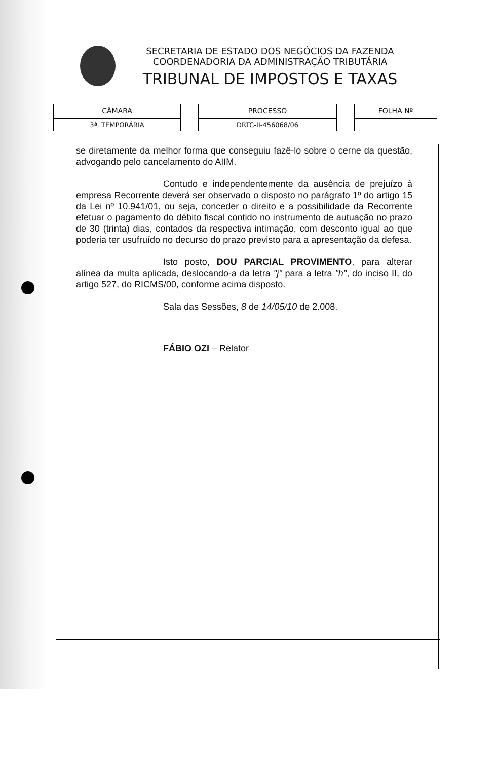SECRETARIA DE ESTADO DOS NEGÓCIOS DA FAZENDA
COORDENADORIA DA ADMINISTRAÇÃO TRIBUTÁRIA
TRIBUNAL DE IMPOSTOS E TAXAS
| CÂMARA | | PROCESSO | | FOLHA Nº |
| 3ª. TEMPORÁRIA | | DRTC-II-456068/06 | | |
se diretamente da melhor forma que conseguiu fazê-lo sobre o cerne da questão, advogando pelo cancelamento do AIIM.
Contudo e independentemente da ausência de prejuízo à empresa Recorrente deverá ser observado o disposto no parágrafo 1º do artigo 15 da Lei nº 10.941/01, ou seja, conceder o direito e a possibilidade da Recorrente efetuar o pagamento do débito fiscal contido no instrumento de autuação no prazo de 30 (trinta) dias, contados da respectiva intimação, com desconto igual ao que poderia ter usufruído no decurso do prazo previsto para a apresentação da defesa.
Isto posto, DOU PARCIAL PROVIMENTO, para alterar alínea da multa aplicada, deslocando-a da letra "j" para a letra "h", do inciso II, do artigo 527, do RICMS/00, conforme acima disposto.
Sala das Sessões, 8 de 14/05/10 de 2.008.
FÁBIO OZI – Relator